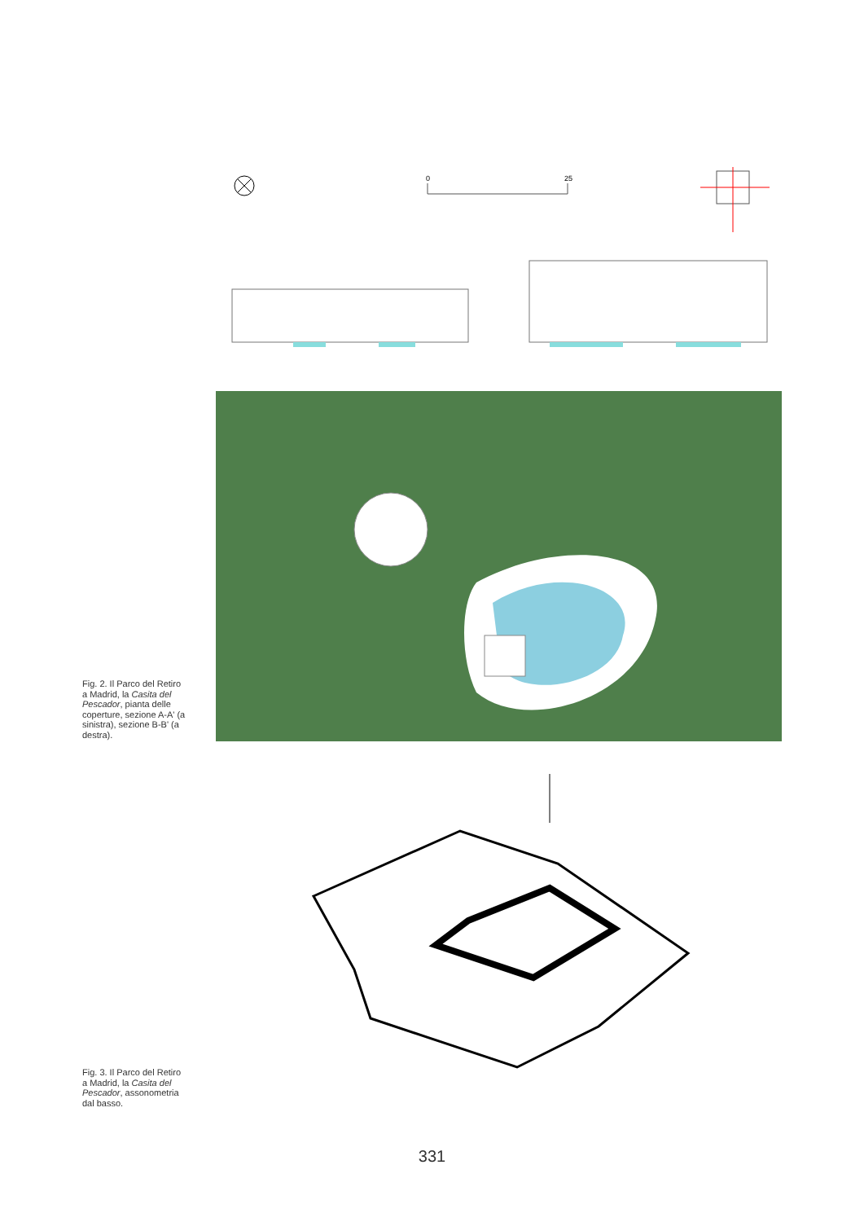0
25
Fig. 2. Il Parco del Retiro a Madrid, la Casita del Pescador, pianta delle coperture, sezione A-A' (a sinistra), sezione B-B' (a destra).
Fig. 3. Il Parco del Retiro a Madrid, la Casita del Pescador, assonometria dal basso.
331